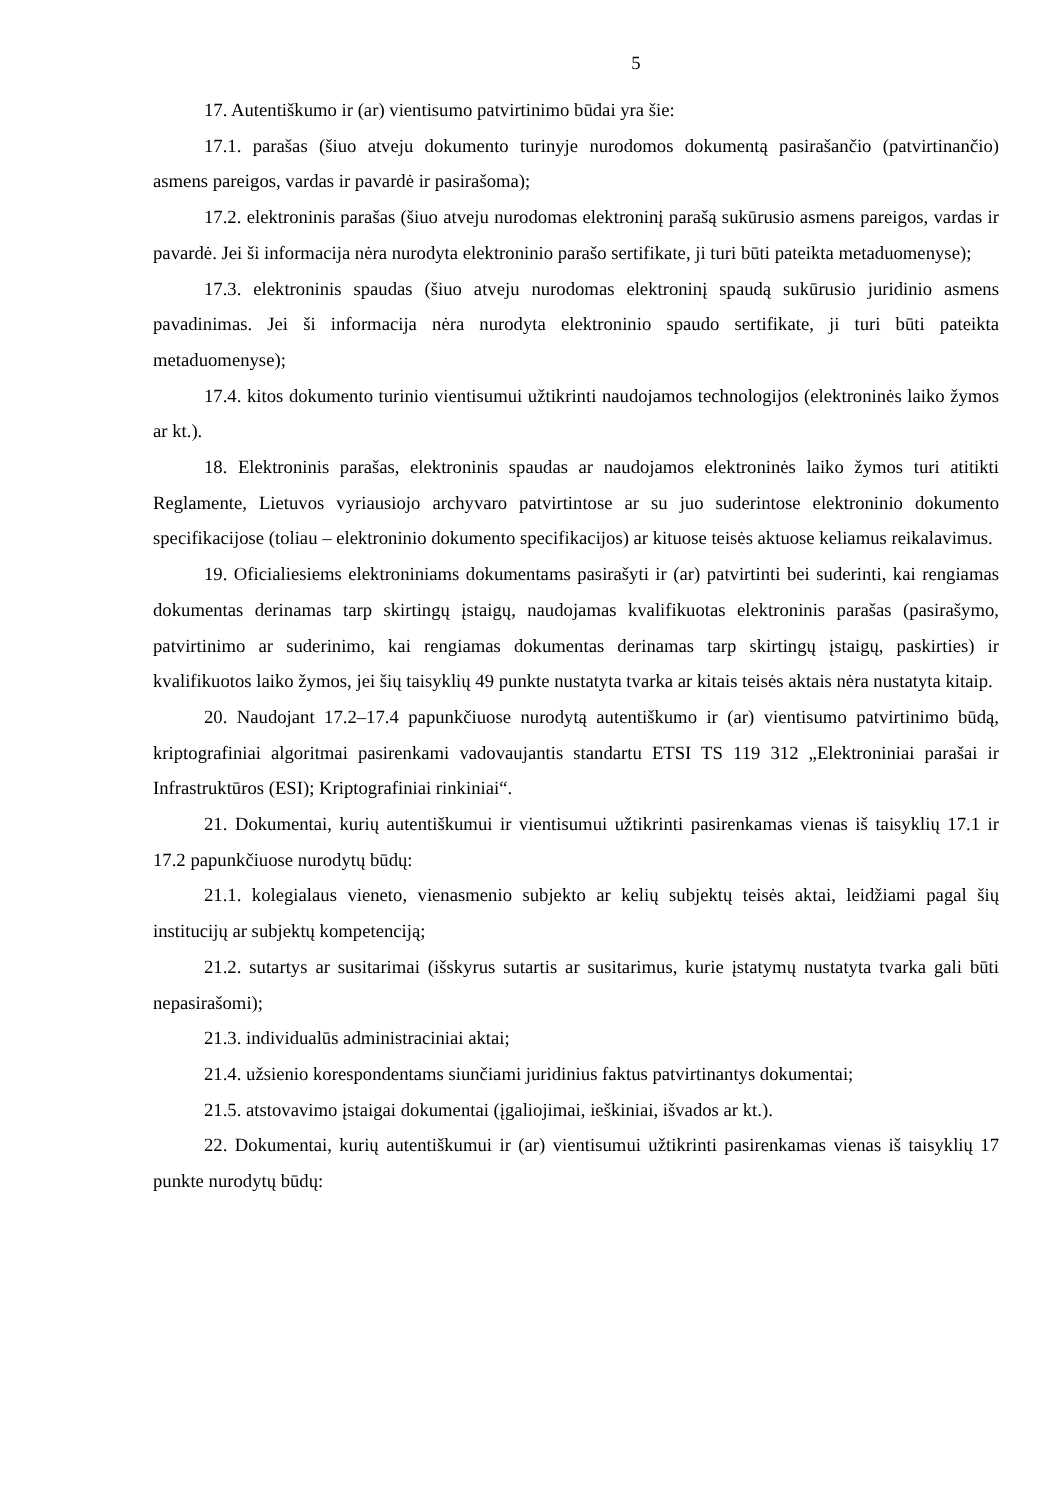5
17. Autentiškumo ir (ar) vientisumo patvirtinimo būdai yra šie:
17.1. parašas (šiuo atveju dokumento turinyje nurodomos dokumentą pasirašančio (patvirtinančio) asmens pareigos, vardas ir pavardė ir pasirašoma);
17.2. elektroninis parašas (šiuo atveju nurodomas elektroninį parašą sukūrusio asmens pareigos, vardas ir pavardė. Jei ši informacija nėra nurodyta elektroninio parašo sertifikate, ji turi būti pateikta metaduomenyse);
17.3. elektroninis spaudas (šiuo atveju nurodomas elektroninį spaudą sukūrusio juridinio asmens pavadinimas. Jei ši informacija nėra nurodyta elektroninio spaudo sertifikate, ji turi būti pateikta metaduomenyse);
17.4. kitos dokumento turinio vientisumui užtikrinti naudojamos technologijos (elektroninės laiko žymos ar kt.).
18. Elektroninis parašas, elektroninis spaudas ar naudojamos elektroninės laiko žymos turi atitikti Reglamente, Lietuvos vyriausiojo archyvaro patvirtintose ar su juo suderintose elektroninio dokumento specifikacijose (toliau – elektroninio dokumento specifikacijos) ar kituose teisės aktuose keliamus reikalavimus.
19. Oficialiesiems elektroniniams dokumentams pasirašyti ir (ar) patvirtinti bei suderinti, kai rengiamas dokumentas derinamas tarp skirtingų įstaigų, naudojamas kvalifikuotas elektroninis parašas (pasirašymo, patvirtinimo ar suderinimo, kai rengiamas dokumentas derinamas tarp skirtingų įstaigų, paskirties) ir kvalifikuotos laiko žymos, jei šių taisyklių 49 punkte nustatyta tvarka ar kitais teisės aktais nėra nustatyta kitaip.
20. Naudojant 17.2–17.4 papunkčiuose nurodytą autentiškumo ir (ar) vientisumo patvirtinimo būdą, kriptografiniai algoritmai pasirenkami vadovaujantis standartu ETSI TS 119 312 „Elektroniniai parašai ir Infrastruktūros (ESI); Kriptografiniai rinkiniai“.
21. Dokumentai, kurių autentiškumui ir vientisumui užtikrinti pasirenkamas vienas iš taisyklių 17.1 ir 17.2 papunkčiuose nurodytų būdų:
21.1. kolegialaus vieneto, vienasmenio subjekto ar kelių subjektų teisės aktai, leidžiami pagal šių institucijų ar subjektų kompetenciją;
21.2. sutartys ar susitarimai (išskyrus sutartis ar susitarimus, kurie įstatymų nustatyta tvarka gali būti nepasirašomi);
21.3. individualūs administraciniai aktai;
21.4. užsienio korespondentams siunčiami juridinius faktus patvirtinantys dokumentai;
21.5. atstovavimo įstaigai dokumentai (įgaliojimai, ieškiniai, išvados ar kt.).
22. Dokumentai, kurių autentiškumui ir (ar) vientisumui užtikrinti pasirenkamas vienas iš taisyklių 17 punkte nurodytų būdų: